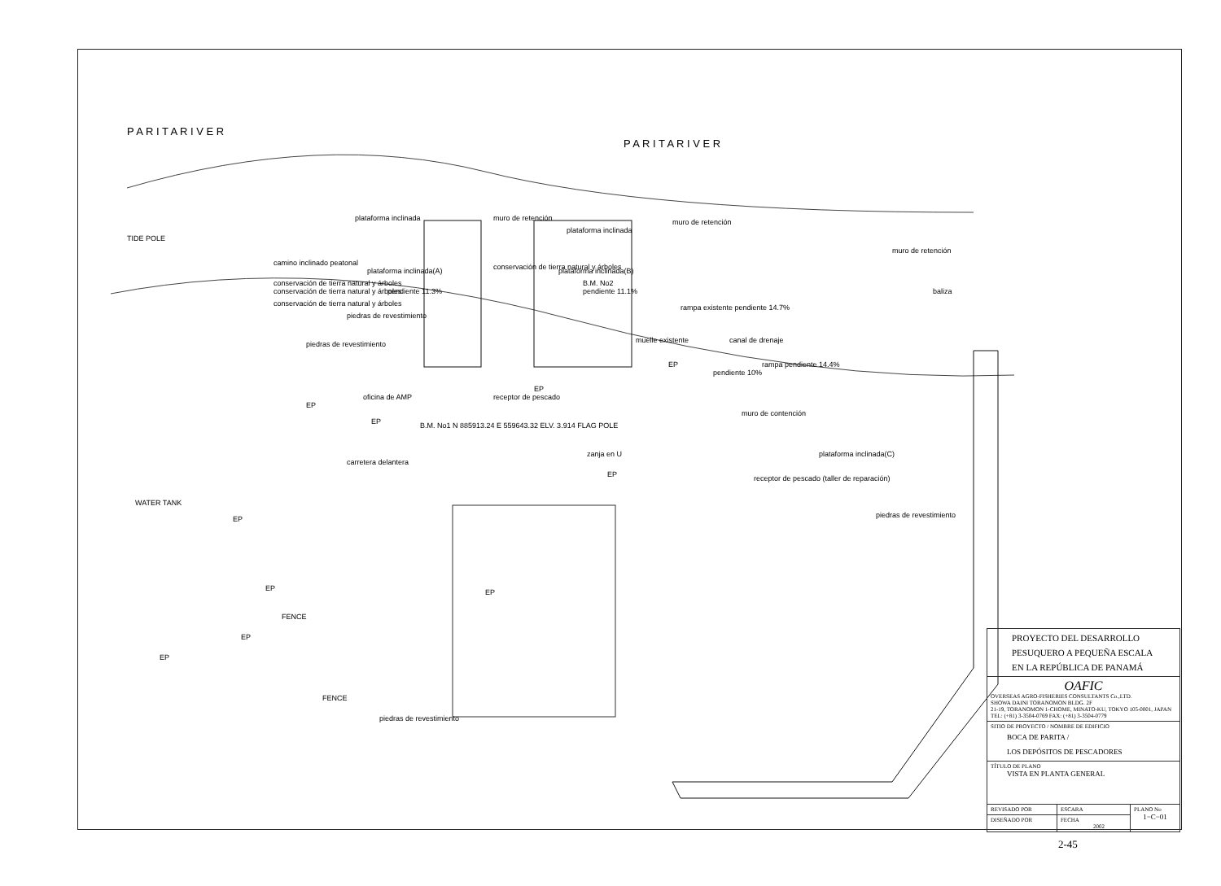P A R I T A R I V E R
P A R I T A R I V E R
TIDE POLE
WATER TANK
plataforma inclinada
muro de retención
plataforma inclinada
muro de retención
plataforma inclinada(A)
plataforma inclinada(B)
camino inclinado peatonal
conservación de tierra natural y árboles
conservación de tierra natural y árboles
conservación de tierra natural y árboles
conservación de tierra natural y árboles
pendiente 11.3%
pendiente 11.1%
piedras de revestimiento
piedras de revestimiento
B.M. No2
rampa existente pendiente 14.7%
muelle existente
canal de drenaje
pendiente 10%
rampa pendiente 14.4%
muro de retención
baliza
muro de contención
oficina de AMP
receptor de pescado
B.M. No1 N 885913.24 E 559643.32 ELV. 3.914 FLAG POLE
carretera delantera
zanja en U
plataforma inclinada(C)
receptor de pescado (taller de reparación)
piedras de revestimiento
piedras de revestimiento
FENCE
FENCE
EP
EP
EP
EP
EP
EP
EP
EP
EP
EP
| PROYECTO DEL DESARROLLO PESUQUERO A PEQUEÑA ESCALA EN LA REPÚBLICA DE PANAMÁ | | |
| OAFIC OVERSEAS AGRO-FISHERIES CONSULTANTS Co.,LTD. SHOWA DAINI TORANOMON BLDG. 2F 21-19, TORANOMON 1-CHOME, MINATO-KU, TOKYO 105-0001, JAPAN TEL: (+81) 3-3504-0769 FAX: (+81) 3-3504-0779 | | |
| SITIO DE PROYECTO / NOMBRE DE EDIFICIO BOCA DE PARITA / LOS DEPÓSITOS DE PESCADORES | | |
| TÍTULO DE PLANO VISTA EN PLANTA GENERAL | | |
| REVISADO POR | ESCARA | PLANO No 1−C−01 |
| DISEÑADO POR | FECHA 2002 | |
2-45